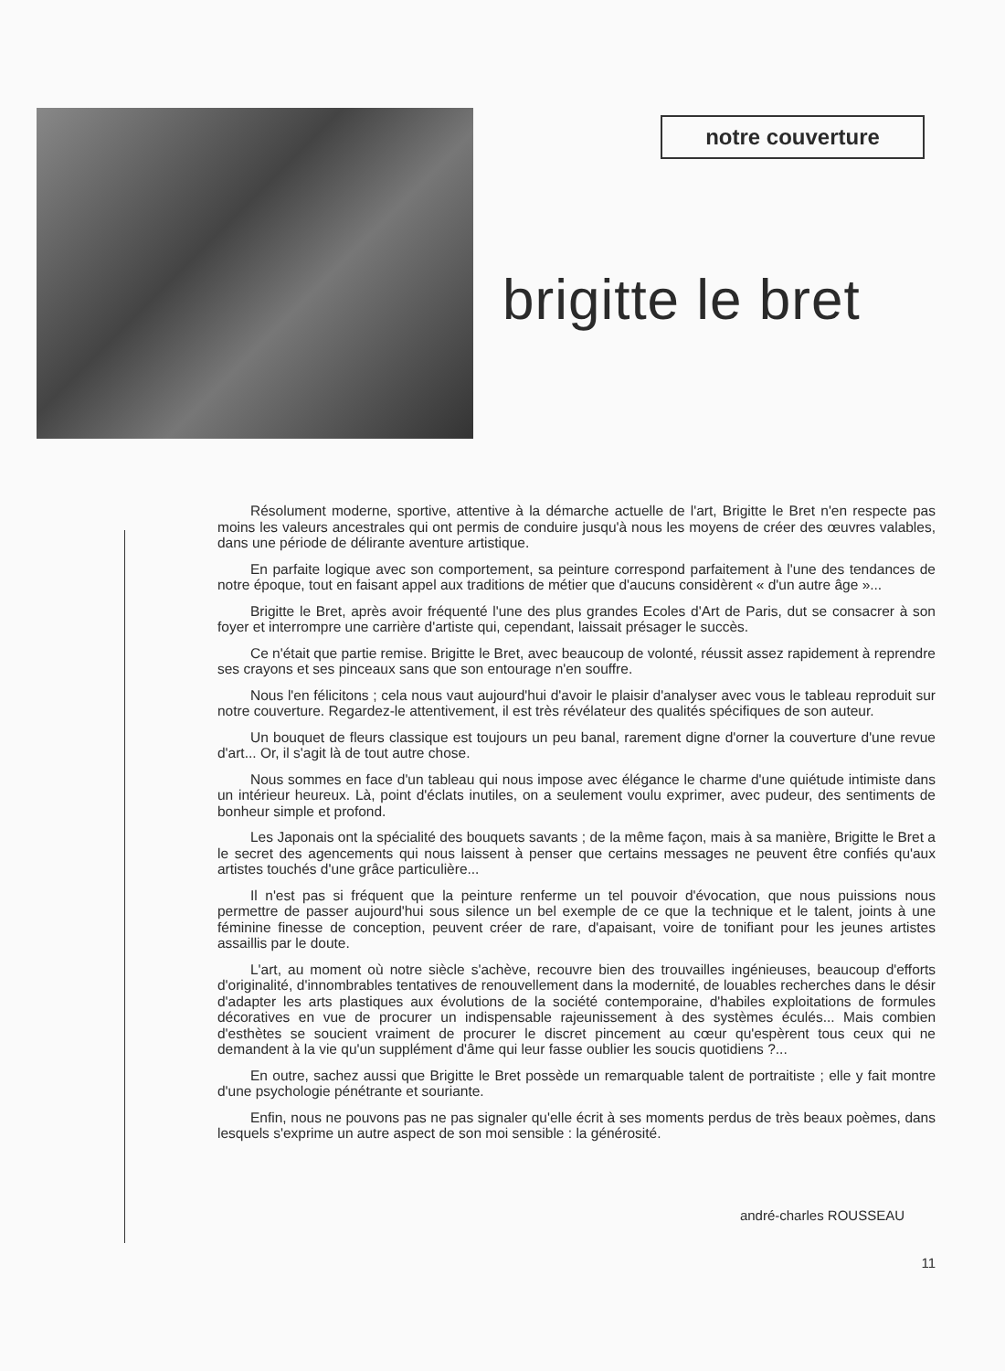notre couverture
brigitte le bret
Résolument moderne, sportive, attentive à la démarche actuelle de l'art, Brigitte le Bret n'en respecte pas moins les valeurs ancestrales qui ont permis de conduire jusqu'à nous les moyens de créer des œuvres valables, dans une période de délirante aventure artistique.
En parfaite logique avec son comportement, sa peinture correspond parfaitement à l'une des tendances de notre époque, tout en faisant appel aux traditions de métier que d'aucuns considèrent « d'un autre âge »...
Brigitte le Bret, après avoir fréquenté l'une des plus grandes Ecoles d'Art de Paris, dut se consacrer à son foyer et interrompre une carrière d'artiste qui, cependant, laissait présager le succès.
Ce n'était que partie remise. Brigitte le Bret, avec beaucoup de volonté, réussit assez rapidement à reprendre ses crayons et ses pinceaux sans que son entourage n'en souffre.
Nous l'en félicitons ; cela nous vaut aujourd'hui d'avoir le plaisir d'analyser avec vous le tableau reproduit sur notre couverture. Regardez-le attentivement, il est très révélateur des qualités spécifiques de son auteur.
Un bouquet de fleurs classique est toujours un peu banal, rarement digne d'orner la couverture d'une revue d'art... Or, il s'agit là de tout autre chose.
Nous sommes en face d'un tableau qui nous impose avec élégance le charme d'une quiétude intimiste dans un intérieur heureux. Là, point d'éclats inutiles, on a seulement voulu exprimer, avec pudeur, des sentiments de bonheur simple et profond.
Les Japonais ont la spécialité des bouquets savants ; de la même façon, mais à sa manière, Brigitte le Bret a le secret des agencements qui nous laissent à penser que certains messages ne peuvent être confiés qu'aux artistes touchés d'une grâce particulière...
Il n'est pas si fréquent que la peinture renferme un tel pouvoir d'évocation, que nous puissions nous permettre de passer aujourd'hui sous silence un bel exemple de ce que la technique et le talent, joints à une féminine finesse de conception, peuvent créer de rare, d'apaisant, voire de tonifiant pour les jeunes artistes assaillis par le doute.
L'art, au moment où notre siècle s'achève, recouvre bien des trouvailles ingénieuses, beaucoup d'efforts d'originalité, d'innombrables tentatives de renouvellement dans la modernité, de louables recherches dans le désir d'adapter les arts plastiques aux évolutions de la société contemporaine, d'habiles exploitations de formules décoratives en vue de procurer un indispensable rajeunissement à des systèmes éculés... Mais combien d'esthètes se soucient vraiment de procurer le discret pincement au cœur qu'espèrent tous ceux qui ne demandent à la vie qu'un supplément d'âme qui leur fasse oublier les soucis quotidiens ?...
En outre, sachez aussi que Brigitte le Bret possède un remarquable talent de portraitiste ; elle y fait montre d'une psychologie pénétrante et souriante.
Enfin, nous ne pouvons pas ne pas signaler qu'elle écrit à ses moments perdus de très beaux poèmes, dans lesquels s'exprime un autre aspect de son moi sensible : la générosité.
andré-charles ROUSSEAU
11